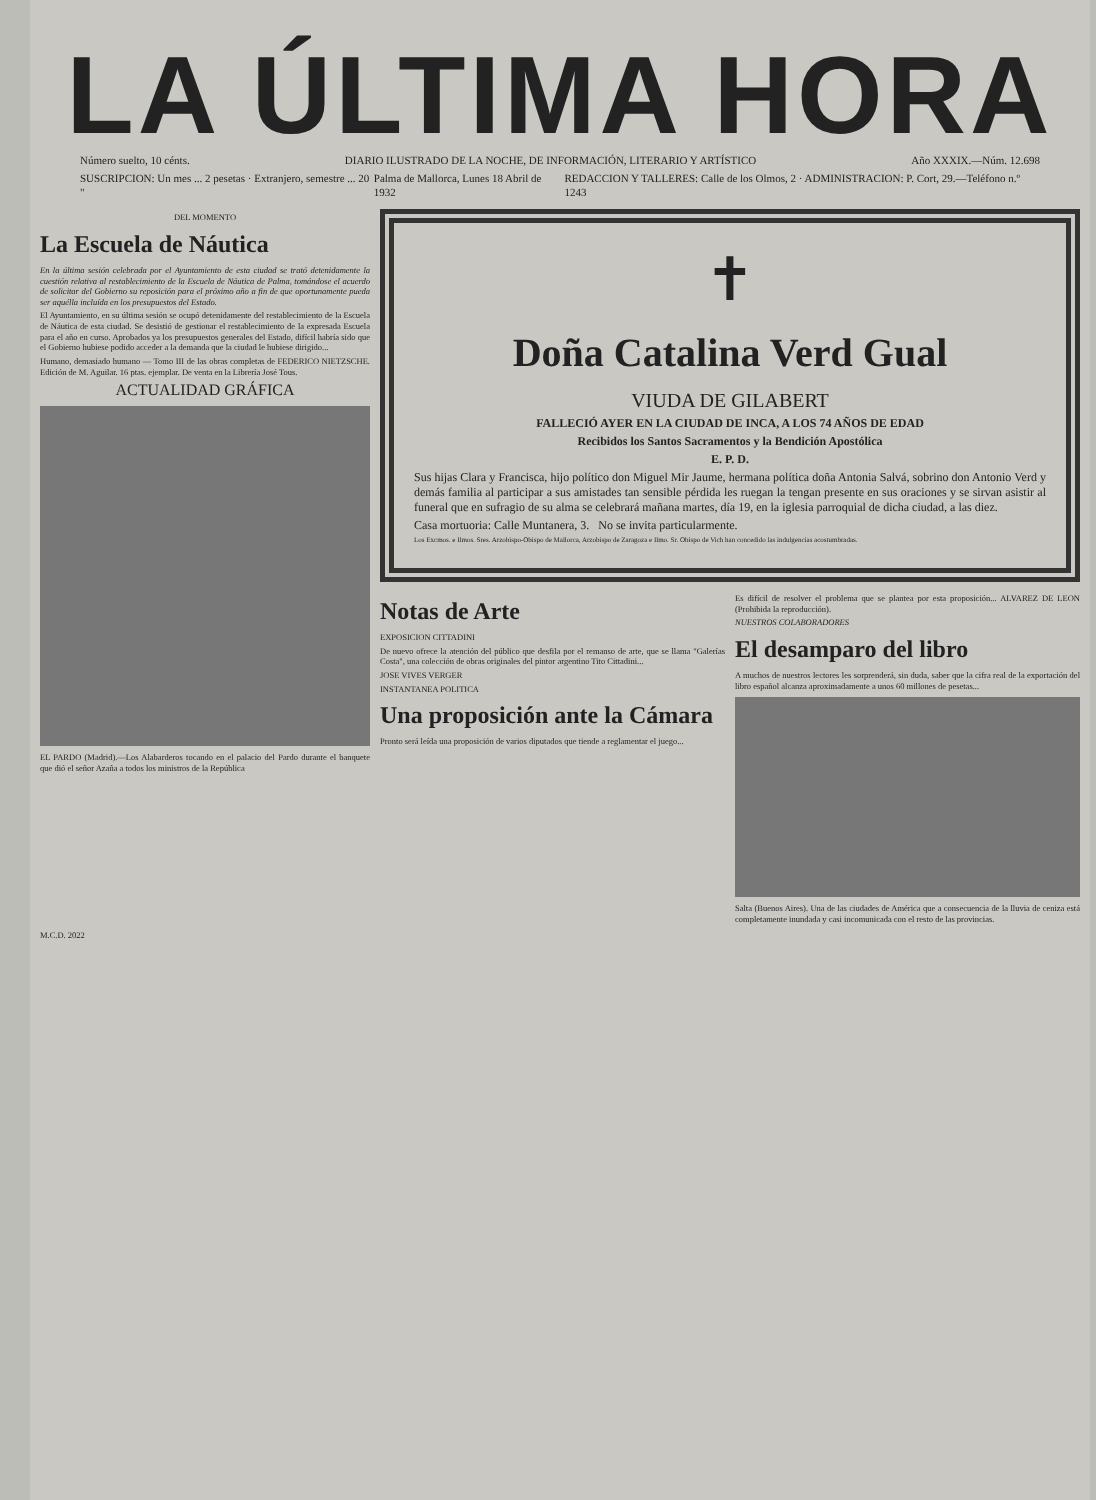LA ÚLTIMA HORA
Número suelto, 10 cénts. DIARIO ILUSTRADO DE LA NOCHE, DE INFORMACIÓN, LITERARIO Y ARTÍSTICO Año XXXIX.—Núm. 12.698
SUSCRIPCION: Un mes ... 2 pesetas · Extranjero, semestre ... 20 " Palma de Mallorca, Lunes 18 Abril de 1932 REDACCION Y TALLERES: Calle de los Olmos, 2 · ADMINISTRACION: P. Cort, 29.—Teléfono n.º 1243
DEL MOMENTO
La Escuela de Náutica
En la última sesión celebrada por el Ayuntamiento de esta ciudad se trató detenidamente la cuestión relativa al restablecimiento de la Escuela de Náutica de Palma, tomándose el acuerdo de solicitar del Gobierno su reposición para el próximo año a fin de que oportunamente pueda ser aquélla incluída en los presupuestos del Estado.
El Ayuntamiento, en su última sesión se ocupó detenidamente del restablecimiento de la Escuela de Náutica de esta ciudad. Se desistió de gestionar el restablecimiento de la expresada Escuela para el año en curso. Aprobados ya los presupuestos generales del Estado, difícil habría sido que el Gobierno hubiese podido acceder a la demanda que la ciudad le hubiese dirigido...
Humano, demasiado humano — Tomo III de las obras completas de FEDERICO NIETZSCHE. Edición de M. Aguilar. 16 ptas. ejemplar. De venta en la Librería José Tous.
ACTUALIDAD GRÁFICA
EL PARDO (Madrid).—Los Alabarderos tocando en el palacio del Pardo durante el banquete que dió el señor Azaña a todos los ministros de la República
✝
Doña Catalina Verd Gual
VIUDA DE GILABERT
FALLECIÓ AYER EN LA CIUDAD DE INCA, A LOS 74 AÑOS DE EDAD
Recibidos los Santos Sacramentos y la Bendición Apostólica
E. P. D.
Sus hijas Clara y Francisca, hijo político don Miguel Mir Jaume, hermana política doña Antonia Salvá, sobrino don Antonio Verd y demás familia al participar a sus amistades tan sensible pérdida les ruegan la tengan presente en sus oraciones y se sirvan asistir al funeral que en sufragio de su alma se celebrará mañana martes, día 19, en la iglesia parroquial de dicha ciudad, a las diez.
Casa mortuoria: Calle Muntanera, 3. No se invita particularmente.
Los Excmos. e Ilmos. Sres. Arzobispo-Obispo de Mallorca, Arzobispo de Zaragoza e Ilmo. Sr. Obispo de Vich han concedido las indulgencias acostumbradas.
Notas de Arte
EXPOSICION CITTADINI
De nuevo ofrece la atención del público que desfila por el remanso de arte, que se llama "Galerías Costa", una colección de obras originales del pintor argentino Tito Cittadini...
JOSE VIVES VERGER
INSTANTANEA POLITICA
Una proposición ante la Cámara
Pronto será leída una proposición de varios diputados que tiende a reglamentar el juego...
Es difícil de resolver el problema que se plantea por esta proposición... ALVAREZ DE LEON (Prohibida la reproducción).
NUESTROS COLABORADORES
El desamparo del libro
A muchos de nuestros lectores les sorprenderá, sin duda, saber que la cifra real de la exportación del libro español alcanza aproximadamente a unos 60 millones de pesetas...
Salta (Buenos Aires). Una de las ciudades de América que a consecuencia de la lluvia de ceniza está completamente inundada y casi incomunicada con el resto de las provincias.
M.C.D. 2022